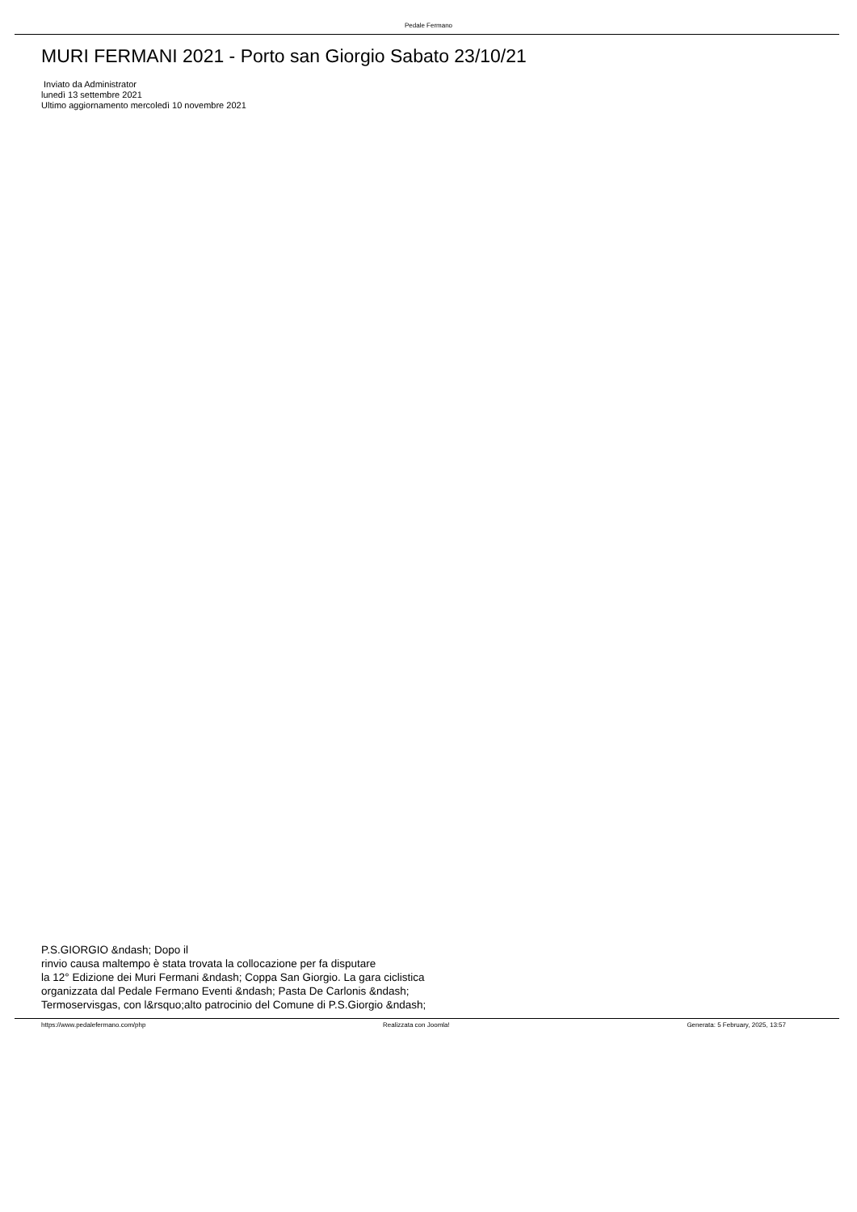Pedale Fermano
MURI FERMANI 2021 - Porto san Giorgio Sabato 23/10/21
Inviato da Administrator
lunedì 13 settembre 2021
Ultimo aggiornamento mercoledì 10 novembre 2021
P.S.GIORGIO &ndash; Dopo il
rinvio causa maltempo è stata trovata la collocazione per fa disputare
la 12° Edizione dei Muri Fermani &ndash; Coppa San Giorgio. La gara ciclistica
organizzata dal Pedale Fermano Eventi &ndash; Pasta De Carlonis &ndash;
Termoservisgas, con l&rsquo;alto patrocinio del Comune di P.S.Giorgio &ndash;
https://www.pedalefermano.com/php Realizzata con Joomla! Generata: 5 February, 2025, 13:57